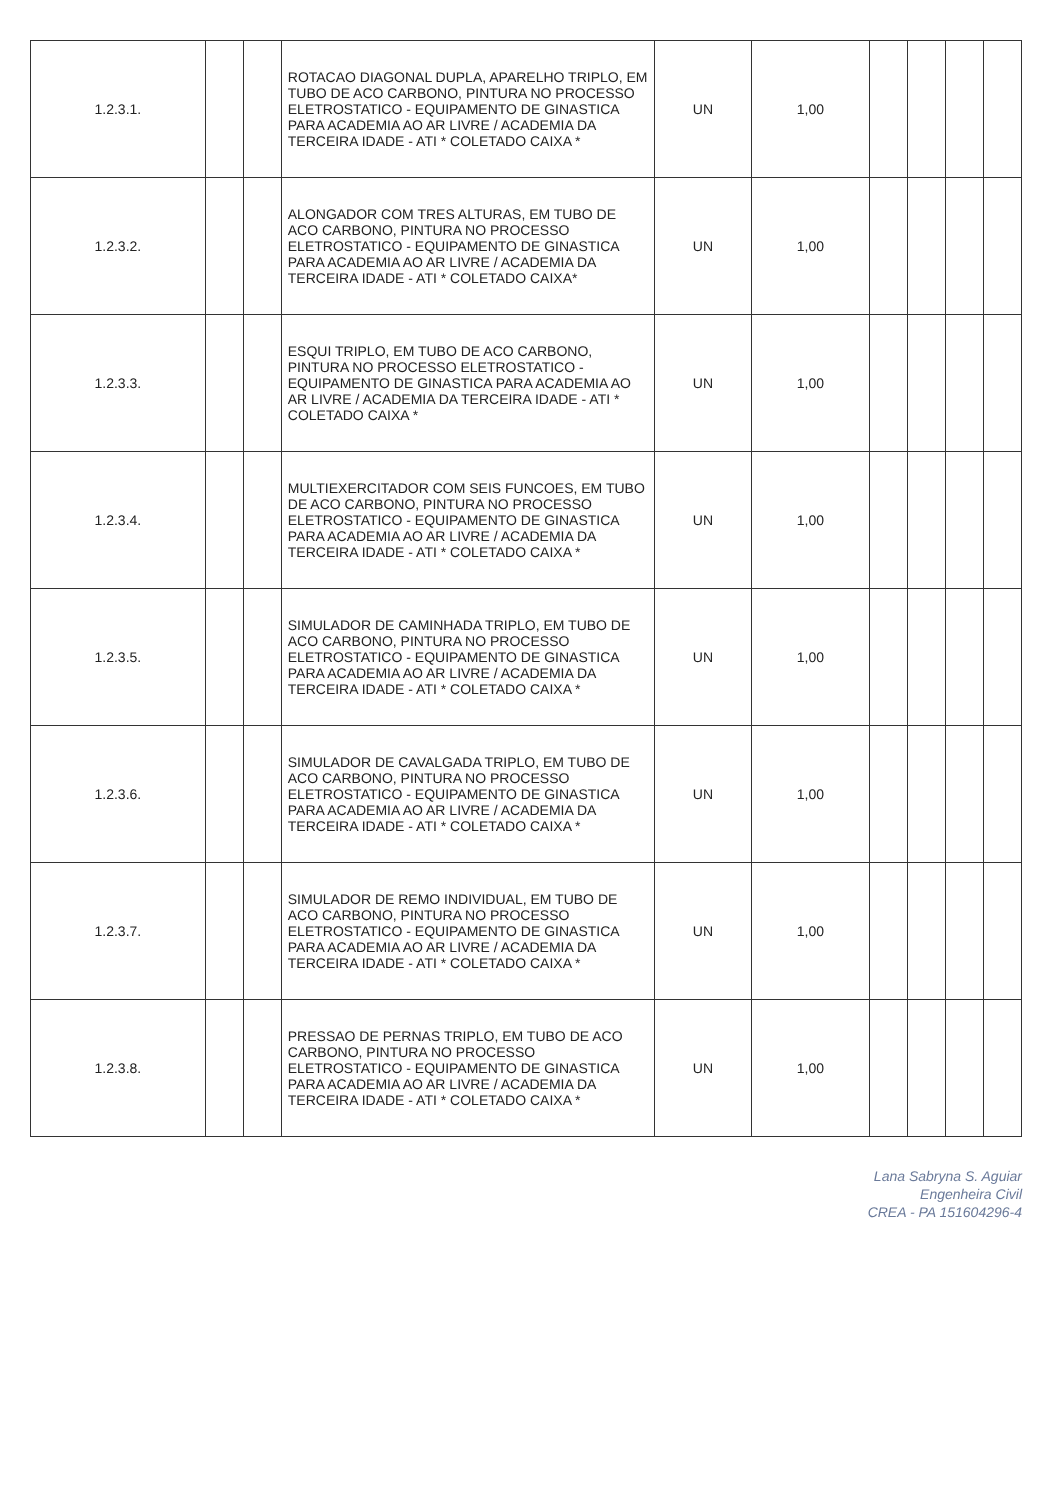| 1.2.3.1. | | | ROTACAO DIAGONAL DUPLA, APARELHO TRIPLO, EM TUBO DE ACO CARBONO, PINTURA NO PROCESSO ELETROSTATICO - EQUIPAMENTO DE GINASTICA PARA ACADEMIA AO AR LIVRE / ACADEMIA DA TERCEIRA IDADE - ATI * COLETADO CAIXA * | UN | 1,00 | | | | |
| 1.2.3.2. | | | ALONGADOR COM TRES ALTURAS, EM TUBO DE ACO CARBONO, PINTURA NO PROCESSO ELETROSTATICO - EQUIPAMENTO DE GINASTICA PARA ACADEMIA AO AR LIVRE / ACADEMIA DA TERCEIRA IDADE - ATI * COLETADO CAIXA* | UN | 1,00 | | | | |
| 1.2.3.3. | | | ESQUI TRIPLO, EM TUBO DE ACO CARBONO, PINTURA NO PROCESSO ELETROSTATICO - EQUIPAMENTO DE GINASTICA PARA ACADEMIA AO AR LIVRE / ACADEMIA DA TERCEIRA IDADE - ATI * COLETADO CAIXA * | UN | 1,00 | | | | |
| 1.2.3.4. | | | MULTIEXERCITADOR COM SEIS FUNCOES, EM TUBO DE ACO CARBONO, PINTURA NO PROCESSO ELETROSTATICO - EQUIPAMENTO DE GINASTICA PARA ACADEMIA AO AR LIVRE / ACADEMIA DA TERCEIRA IDADE - ATI * COLETADO CAIXA * | UN | 1,00 | | | | |
| 1.2.3.5. | | | SIMULADOR DE CAMINHADA TRIPLO, EM TUBO DE ACO CARBONO, PINTURA NO PROCESSO ELETROSTATICO - EQUIPAMENTO DE GINASTICA PARA ACADEMIA AO AR LIVRE / ACADEMIA DA TERCEIRA IDADE - ATI * COLETADO CAIXA * | UN | 1,00 | | | | |
| 1.2.3.6. | | | SIMULADOR DE CAVALGADA TRIPLO, EM TUBO DE ACO CARBONO, PINTURA NO PROCESSO ELETROSTATICO - EQUIPAMENTO DE GINASTICA PARA ACADEMIA AO AR LIVRE / ACADEMIA DA TERCEIRA IDADE - ATI * COLETADO CAIXA * | UN | 1,00 | | | | |
| 1.2.3.7. | | | SIMULADOR DE REMO INDIVIDUAL, EM TUBO DE ACO CARBONO, PINTURA NO PROCESSO ELETROSTATICO - EQUIPAMENTO DE GINASTICA PARA ACADEMIA AO AR LIVRE / ACADEMIA DA TERCEIRA IDADE - ATI * COLETADO CAIXA * | UN | 1,00 | | | | |
| 1.2.3.8. | | | PRESSAO DE PERNAS TRIPLO, EM TUBO DE ACO CARBONO, PINTURA NO PROCESSO ELETROSTATICO - EQUIPAMENTO DE GINASTICA PARA ACADEMIA AO AR LIVRE / ACADEMIA DA TERCEIRA IDADE - ATI * COLETADO CAIXA * | UN | 1,00 | | | | |
Lana Sabryna S. Aguiar
Engenheira Civil
CREA - PA 151604296-4